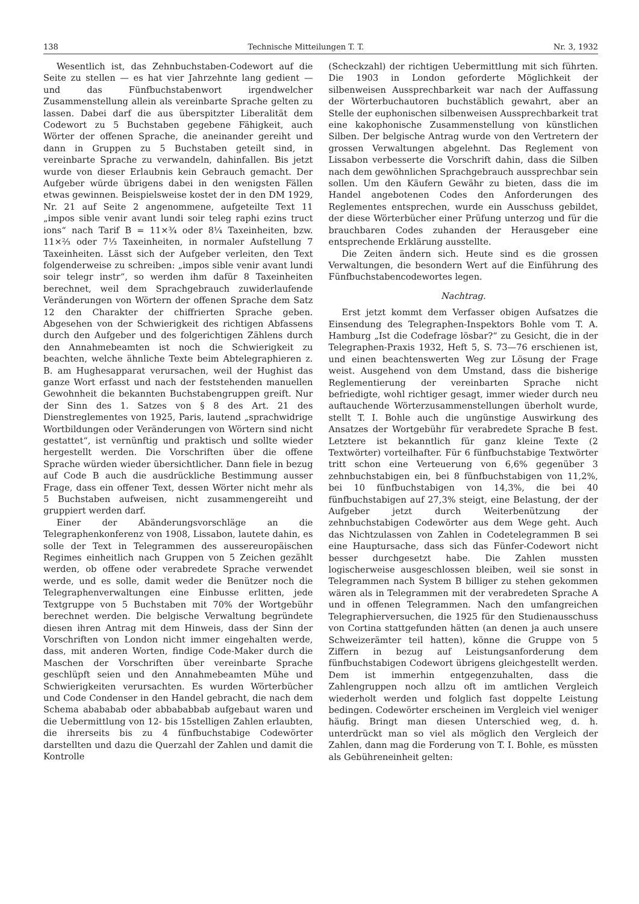138 Technische Mitteilungen T. T. Nr. 3, 1932
Wesentlich ist, das Zehnbuchstaben-Codewort auf die Seite zu stellen — es hat vier Jahrzehnte lang gedient — und das Fünfbuchstabenwort irgendwelcher Zusammenstellung allein als vereinbarte Sprache gelten zu lassen. Dabei darf die aus überspitzter Liberalität dem Codewort zu 5 Buchstaben gegebene Fähigkeit, auch Wörter der offenen Sprache, die aneinander gereiht und dann in Gruppen zu 5 Buchstaben geteilt sind, in vereinbarte Sprache zu verwandeln, dahinfallen. Bis jetzt wurde von dieser Erlaubnis kein Gebrauch gemacht. Der Aufgeber würde übrigens dabei in den wenigsten Fällen etwas gewinnen. Beispielsweise kostet der in den DM 1929, Nr. 21 auf Seite 2 angenommene, aufgeteilte Text 11 „impos sible venir avant lundi soir teleg raphi ezins truct ions“ nach Tarif B = 11×¾ oder 8¼ Taxeinheiten, bzw. 11×⅔ oder 7⅓ Taxeinheiten, in normaler Aufstellung 7 Taxeinheiten. Lässt sich der Aufgeber verleiten, den Text folgenderweise zu schreiben: „impos sible venir avant lundi soir telegr instr“, so werden ihm dafür 8 Taxeinheiten berechnet, weil dem Sprachgebrauch zuwiderlaufende Veränderungen von Wörtern der offenen Sprache dem Satz 12 den Charakter der chiffrierten Sprache geben. Abgesehen von der Schwierigkeit des richtigen Abfassens durch den Aufgeber und des folgerichtigen Zählens durch den Annahmebeamten ist noch die Schwierigkeit zu beachten, welche ähnliche Texte beim Abtelegraphieren z. B. am Hughesapparat verursachen, weil der Hughist das ganze Wort erfasst und nach der feststehenden manuellen Gewohnheit die bekannten Buchstabengruppen greift. Nur der Sinn des 1. Satzes von § 8 des Art. 21 des Dienstreglementes von 1925, Paris, lautend „sprachwidrige Wortbildungen oder Veränderungen von Wörtern sind nicht gestattet“, ist vernünftig und praktisch und sollte wieder hergestellt werden. Die Vorschriften über die offene Sprache würden wieder übersichtlicher. Dann fiele in bezug auf Code B auch die ausdrückliche Bestimmung ausser Frage, dass ein offener Text, dessen Wörter nicht mehr als 5 Buchstaben aufweisen, nicht zusammengereiht und gruppiert werden darf.
Einer der Abänderungsvorschläge an die Telegraphenkonferenz von 1908, Lissabon, lautete dahin, es solle der Text in Telegrammen des aussereuropäischen Regimes einheitlich nach Gruppen von 5 Zeichen gezählt werden, ob offene oder verabredete Sprache verwendet werde, und es solle, damit weder die Benützer noch die Telegraphenverwaltungen eine Einbusse erlitten, jede Textgruppe von 5 Buchstaben mit 70% der Wortgebühr berechnet werden. Die belgische Verwaltung begründete diesen ihren Antrag mit dem Hinweis, dass der Sinn der Vorschriften von London nicht immer eingehalten werde, dass, mit anderen Worten, findige Code-Maker durch die Maschen der Vorschriften über vereinbarte Sprache geschlüpft seien und den Annahmebeamten Mühe und Schwierigkeiten verursachten. Es wurden Wörterbücher und Code Condenser in den Handel gebracht, die nach dem Schema abababab oder abbababbab aufgebaut waren und die Uebermittlung von 12- bis 15stelligen Zahlen erlaubten, die ihrerseits bis zu 4 fünfbuchstabige Codewörter darstellten und dazu die Querzahl der Zahlen und damit die Kontrolle
(Scheckzahl) der richtigen Uebermittlung mit sich führten. Die 1903 in London geforderte Möglichkeit der silbenweisen Aussprechbarkeit war nach der Auffassung der Wörterbuchautoren buchstäblich gewahrt, aber an Stelle der euphonischen silbenweisen Aussprechbarkeit trat eine kakophonische Zusammenstellung von künstlichen Silben. Der belgische Antrag wurde von den Vertretern der grossen Verwaltungen abgelehnt. Das Reglement von Lissabon verbesserte die Vorschrift dahin, dass die Silben nach dem gewöhnlichen Sprachgebrauch aussprechbar sein sollen. Um den Käufern Gewähr zu bieten, dass die im Handel angebotenen Codes den Anforderungen des Reglementes entsprechen, wurde ein Ausschuss gebildet, der diese Wörterbücher einer Prüfung unterzog und für die brauchbaren Codes zuhanden der Herausgeber eine entsprechende Erklärung ausstellte.
Die Zeiten ändern sich. Heute sind es die grossen Verwaltungen, die besondern Wert auf die Einführung des Fünfbuchstabencodewortes legen.
Nachtrag.
Erst jetzt kommt dem Verfasser obigen Aufsatzes die Einsendung des Telegraphen-Inspektors Bohle vom T. A. Hamburg „Ist die Codefrage lösbar?“ zu Gesicht, die in der Telegraphen-Praxis 1932, Heft 5, S. 73—76 erschienen ist, und einen beachtenswerten Weg zur Lösung der Frage weist. Ausgehend von dem Umstand, dass die bisherige Reglementierung der vereinbarten Sprache nicht befriedigte, wohl richtiger gesagt, immer wieder durch neu auftauchende Wörterzusammenstellungen überholt wurde, stellt T. I. Bohle auch die ungünstige Auswirkung des Ansatzes der Wortgebühr für verabredete Sprache B fest. Letztere ist bekanntlich für ganz kleine Texte (2 Textwörter) vorteilhafter. Für 6 fünfbuchstabige Textwörter tritt schon eine Verteuerung von 6,6% gegenüber 3 zehnbuchstabigen ein, bei 8 fünfbuchstabigen von 11,2%, bei 10 fünfbuchstabigen von 14,3%, die bei 40 fünfbuchstabigen auf 27,3% steigt, eine Belastung, der der Aufgeber jetzt durch Weiterbenützung der zehnbuchstabigen Codewörter aus dem Wege geht. Auch das Nichtzulassen von Zahlen in Codetelegrammen B sei eine Hauptursache, dass sich das Fünfer-Codewort nicht besser durchgesetzt habe. Die Zahlen mussten logischerweise ausgeschlossen bleiben, weil sie sonst in Telegrammen nach System B billiger zu stehen gekommen wären als in Telegrammen mit der verabredeten Sprache A und in offenen Telegrammen. Nach den umfangreichen Telegraphierversuchen, die 1925 für den Studienausschuss von Cortina stattgefunden hätten (an denen ja auch unsere Schweizerämter teil hatten), könne die Gruppe von 5 Ziffern in bezug auf Leistungsanforderung dem fünfbuchstabigen Codewort übrigens gleichgestellt werden. Dem ist immerhin entgegenzuhalten, dass die Zahlengruppen noch allzu oft im amtlichen Vergleich wiederholt werden und folglich fast doppelte Leistung bedingen. Codewörter erscheinen im Vergleich viel weniger häufig. Bringt man diesen Unterschied weg, d. h. unterdrückt man so viel als möglich den Vergleich der Zahlen, dann mag die Forderung von T. I. Bohle, es müssten als Gebühreneinheit gelten: